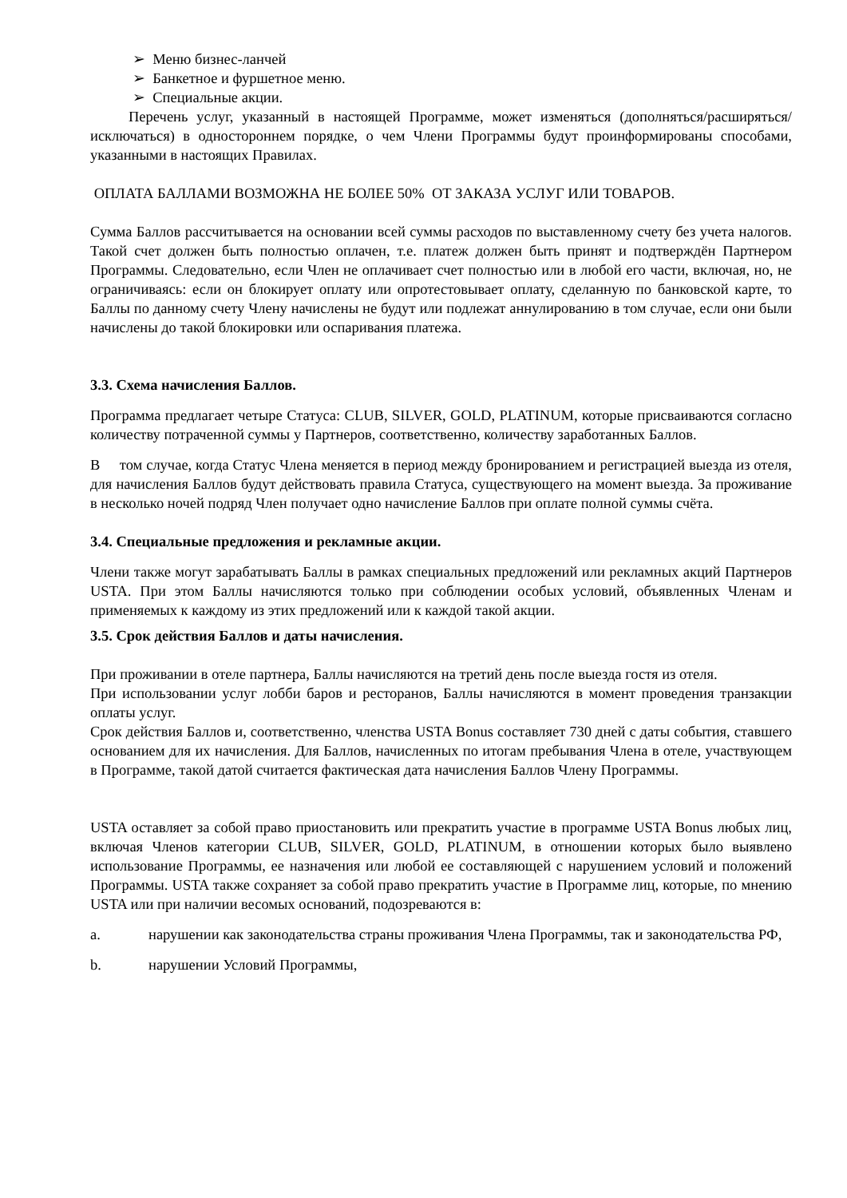➢ Меню бизнес-ланчей
➢ Банкетное и фуршетное меню.
➢ Специальные акции.
Перечень услуг, указанный в настоящей Программе, может изменяться (дополняться/расширяться/исключаться) в одностороннем порядке, о чем Члени Программы будут проинформированы способами, указанными в настоящих Правилах.
ОПЛАТА БАЛЛАМИ ВОЗМОЖНА НЕ БОЛЕЕ 50% ОТ ЗАКАЗА УСЛУГ ИЛИ ТОВАРОВ.
Сумма Баллов рассчитывается на основании всей суммы расходов по выставленному счету без учета налогов. Такой счет должен быть полностью оплачен, т.е. платеж должен быть принят и подтверждён Партнером Программы. Следовательно, если Член не оплачивает счет полностью или в любой его части, включая, но, не ограничиваясь: если он блокирует оплату или опротестовывает оплату, сделанную по банковской карте, то Баллы по данному счету Члену начислены не будут или подлежат аннулированию в том случае, если они были начислены до такой блокировки или оспаривания платежа.
3.3. Схема начисления Баллов.
Программа предлагает четыре Статуса: CLUB, SILVER, GOLD, PLATINUM, которые присваиваются согласно количеству потраченной суммы у Партнеров, соответственно, количеству заработанных Баллов.
В том случае, когда Статус Члена меняется в период между бронированием и регистрацией выезда из отеля, для начисления Баллов будут действовать правила Статуса, существующего на момент выезда. За проживание в несколько ночей подряд Член получает одно начисление Баллов при оплате полной суммы счёта.
3.4. Специальные предложения и рекламные акции.
Члени также могут зарабатывать Баллы в рамках специальных предложений или рекламных акций Партнеров USTA. При этом Баллы начисляются только при соблюдении особых условий, объявленных Членам и применяемых к каждому из этих предложений или к каждой такой акции.
3.5. Срок действия Баллов и даты начисления.
При проживании в отеле партнера, Баллы начисляются на третий день после выезда гостя из отеля.
При использовании услуг лобби баров и ресторанов, Баллы начисляются в момент проведения транзакции оплаты услуг.
Срок действия Баллов и, соответственно, членства USTA Bonus составляет 730 дней с даты события, ставшего основанием для их начисления. Для Баллов, начисленных по итогам пребывания Члена в отеле, участвующем в Программе, такой датой считается фактическая дата начисления Баллов Члену Программы.
USTA оставляет за собой право приостановить или прекратить участие в программе USTA Bonus любых лиц, включая Членов категории CLUB, SILVER, GOLD, PLATINUM, в отношении которых было выявлено использование Программы, ее назначения или любой ее составляющей с нарушением условий и положений Программы. USTA также сохраняет за собой право прекратить участие в Программе лиц, которые, по мнению USTA или при наличии весомых оснований, подозреваются в:
a. нарушении как законодательства страны проживания Члена Программы, так и законодательства РФ,
b. нарушении Условий Программы,